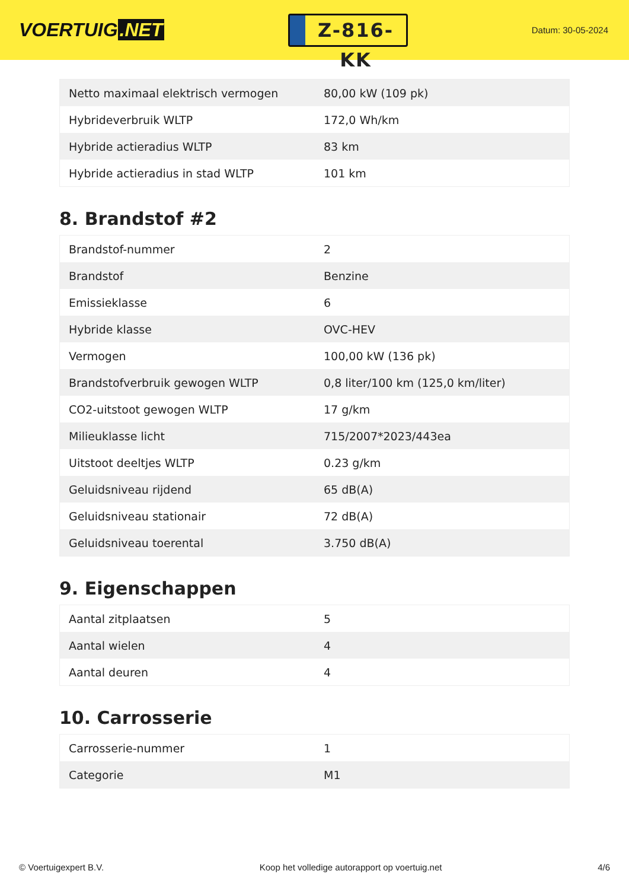VOERTUIG.NET
Z-816-KK
Datum: 30-05-2024
| Netto maximaal elektrisch vermogen | 80,00 kW (109 pk) |
| Hybrideverbruik WLTP | 172,0 Wh/km |
| Hybride actieradius WLTP | 83 km |
| Hybride actieradius in stad WLTP | 101 km |
8. Brandstof #2
| Brandstof-nummer | 2 |
| Brandstof | Benzine |
| Emissieklasse | 6 |
| Hybride klasse | OVC-HEV |
| Vermogen | 100,00 kW (136 pk) |
| Brandstofverbruik gewogen WLTP | 0,8 liter/100 km (125,0 km/liter) |
| CO2-uitstoot gewogen WLTP | 17 g/km |
| Milieuklasse licht | 715/2007*2023/443ea |
| Uitstoot deeltjes WLTP | 0.23 g/km |
| Geluidsniveau rijdend | 65 dB(A) |
| Geluidsniveau stationair | 72 dB(A) |
| Geluidsniveau toerental | 3.750 dB(A) |
9. Eigenschappen
| Aantal zitplaatsen | 5 |
| Aantal wielen | 4 |
| Aantal deuren | 4 |
10. Carrosserie
| Carrosserie-nummer | 1 |
| Categorie | M1 |
© Voertuigexpert B.V. Koop het volledige autorapport op voertuig.net 4/6